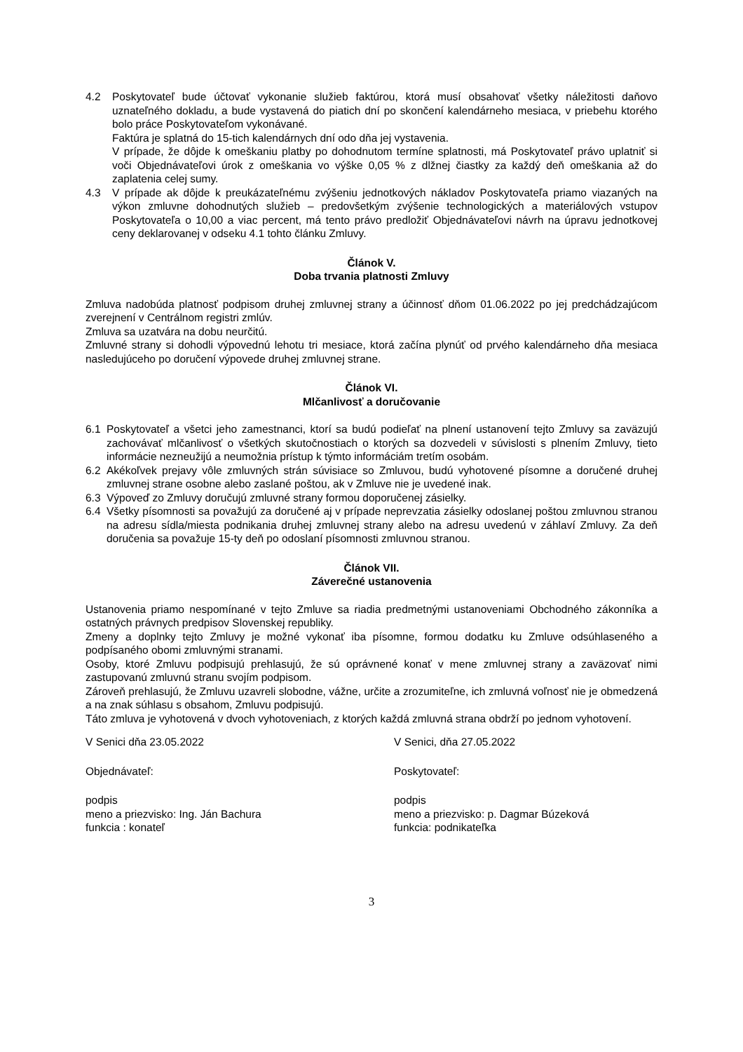4.2 Poskytovateľ bude účtovať vykonanie služieb faktúrou, ktorá musí obsahovať všetky náležitosti daňovo uznateľného dokladu, a bude vystavená do piatich dní po skončení kalendárneho mesiaca, v priebehu ktorého bolo práce Poskytovateľom vykonávané.
Faktúra je splatná do 15-tich kalendárnych dní odo dňa jej vystavenia.
V prípade, že dôjde k omeškaniu platby po dohodnutom termíne splatnosti, má Poskytovateľ právo uplatniť si voči Objednávateľovi úrok z omeškania vo výške 0,05 % z dlžnej čiastky za každý deň omeškania až do zaplatenia celej sumy.
4.3 V prípade ak dôjde k preukázateľnému zvýšeniu jednotkových nákladov Poskytovateľa priamo viazaných na výkon zmluvne dohodnutých služieb – predovšetkým zvýšenie technologických a materiálových vstupov Poskytovateľa o 10,00 a viac percent, má tento právo predložiť Objednávateľovi návrh na úpravu jednotkovej ceny deklarovanej v odseku 4.1 tohto článku Zmluvy.
Článok V.
Doba trvania platnosti Zmluvy
Zmluva nadobúda platnosť podpisom druhej zmluvnej strany a účinnosť dňom 01.06.2022 po jej predchádzajúcom zverejnení v Centrálnom registri zmlúv.
Zmluva sa uzatvára na dobu neurčitú.
Zmluvné strany si dohodli výpovednú lehotu tri mesiace, ktorá začína plynúť od prvého kalendárneho dňa mesiaca nasledujúceho po doručení výpovede druhej zmluvnej strane.
Článok VI.
Mlčanlivosť a doručovanie
6.1 Poskytovateľ a všetci jeho zamestnanci, ktorí sa budú podieľať na plnení ustanovení tejto Zmluvy sa zaväzujú zachovávať mlčanlivosť o všetkých skutočnostiach o ktorých sa dozvedeli v súvislosti s plnením Zmluvy, tieto informácie nezneužijú a neumožnia prístup k týmto informáciám tretím osobám.
6.2 Akékoľvek prejavy vôle zmluvných strán súvisiace so Zmluvou, budú vyhotovené písomne a doručené druhej zmluvnej strane osobne alebo zaslané poštou, ak v Zmluve nie je uvedené inak.
6.3 Výpoveď zo Zmluvy doručujú zmluvné strany formou doporučenej zásielky.
6.4 Všetky písomnosti sa považujú za doručené aj v prípade neprevzatia zásielky odoslanej poštou zmluvnou stranou na adresu sídla/miesta podnikania druhej zmluvnej strany alebo na adresu uvedenú v záhlaví Zmluvy. Za deň doručenia sa považuje 15-ty deň po odoslaní písomnosti zmluvnou stranou.
Článok VII.
Záverečné ustanovenia
Ustanovenia priamo nespomínané v tejto Zmluve sa riadia predmetnými ustanoveniami Obchodného zákonníka a ostatných právnych predpisov Slovenskej republiky.
Zmeny a doplnky tejto Zmluvy je možné vykonať iba písomne, formou dodatku ku Zmluve odsúhlaseného a podpísaného obomi zmluvnými stranami.
Osoby, ktoré Zmluvu podpisujú prehlasujú, že sú oprávnené konať v mene zmluvnej strany a zaväzovať nimi zastupovanú zmluvnú stranu svojím podpisom.
Zároveň prehlasujú, že Zmluvu uzavreli slobodne, vážne, určite a zrozumiteľne, ich zmluvná voľnosť nie je obmedzená a na znak súhlasu s obsahom, Zmluvu podpisujú.
Táto zmluva je vyhotovená v dvoch vyhotoveniach, z ktorých každá zmluvná strana obdrží po jednom vyhotovení.
V Senici dňa 23.05.2022
Objednávateľ:
podpis
meno a priezvisko: Ing. Ján Bachura
funkcia : konateľ
V Senici, dňa 27.05.2022
Poskytovateľ:
podpis
meno a priezvisko: p. Dagmar Búzeková
funkcia: podnikateľka
3